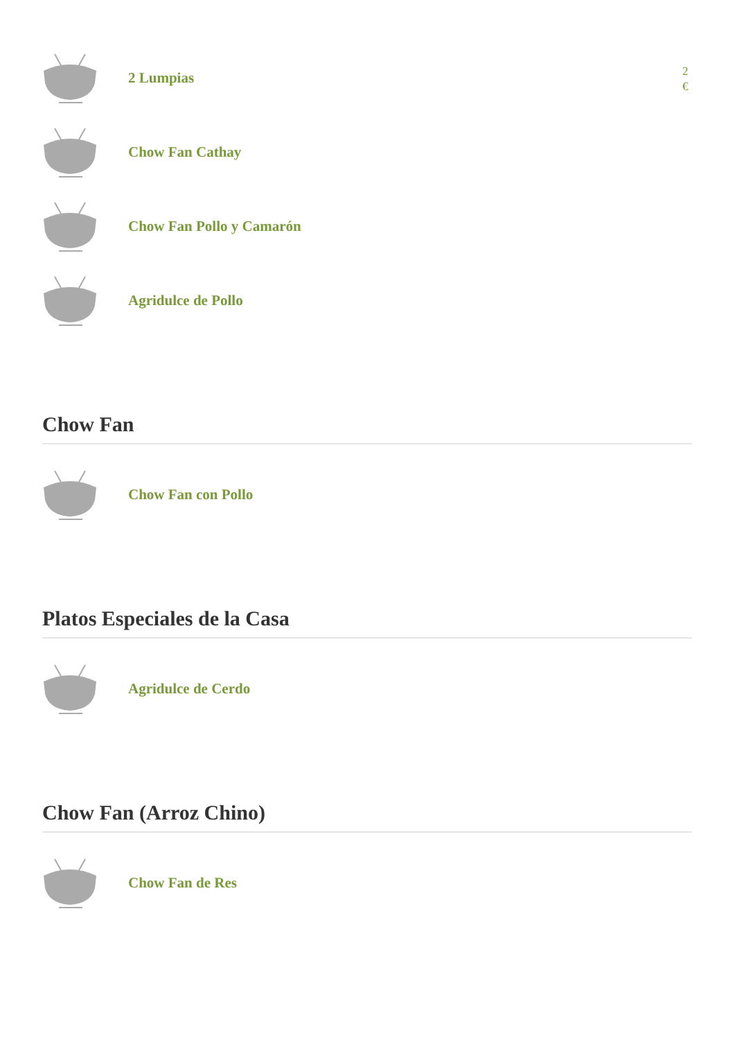2 Lumpias
2 €
Chow Fan Cathay
Chow Fan Pollo y Camarón
Agridulce de Pollo
Chow Fan
Chow Fan con Pollo
Platos Especiales de la Casa
Agridulce de Cerdo
Chow Fan (Arroz Chino)
Chow Fan de Res